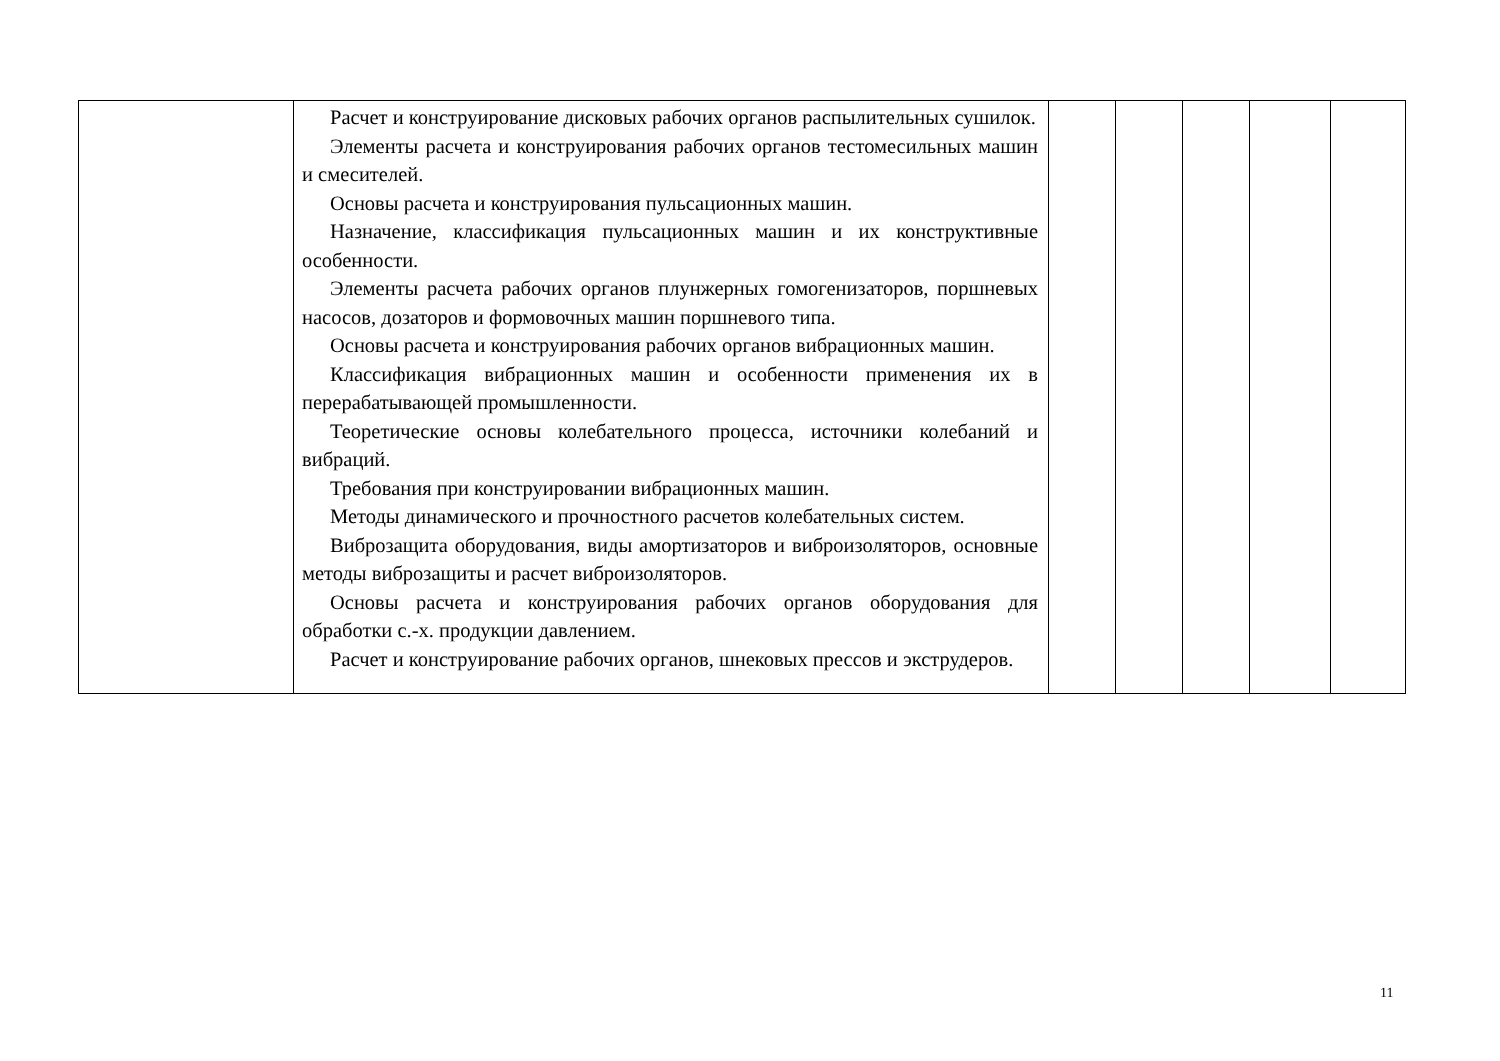| | Расчет и конструирование дисковых рабочих органов распылительных сушилок. Элементы расчета и конструирования рабочих органов тестомесильных машин и смесителей. Основы расчета и конструирования пульсационных машин. Назначение, классификация пульсационных машин и их конструктивные особенности. Элементы расчета рабочих органов плунжерных гомогенизаторов, поршневых насосов, дозаторов и формовочных машин поршневого типа. Основы расчета и конструирования рабочих органов вибрационных машин. Классификация вибрационных машин и особенности применения их в перерабатывающей промышленности. Теоретические основы колебательного процесса, источники колебаний и вибраций. Требования при конструировании вибрационных машин. Методы динамического и прочностного расчетов колебательных систем. Виброзащита оборудования, виды амортизаторов и виброизоляторов, основные методы виброзащиты и расчет виброизоляторов. Основы расчета и конструирования рабочих органов оборудования для обработки с.-х. продукции давлением. Расчет и конструирование рабочих органов, шнековых прессов и экструдеров. | | | | | |
11